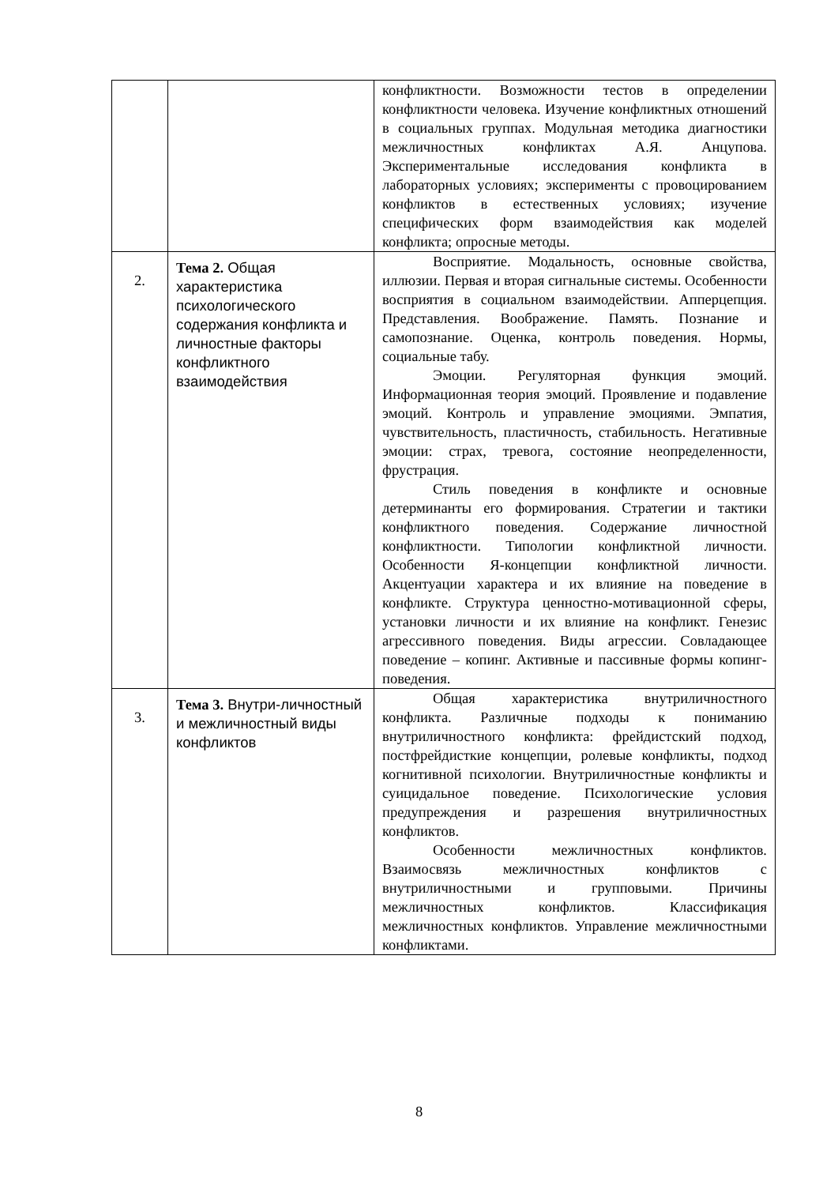| | | конфликтности. Возможности тестов в определении конфликтности человека. Изучение конфликтных отношений в социальных группах. Модульная методика диагностики межличностных конфликтах А.Я. Анцупова. Экспериментальные исследования конфликта в лабораторных условиях; эксперименты с провоцированием конфликтов в естественных условиях; изучение специфических форм взаимодействия как моделей конфликта; опросные методы. |
| 2. | Тема 2. Общая характеристика психологического содержания конфликта и личностные факторы конфликтного взаимодействия | Восприятие. Модальность, основные свойства, иллюзии. Первая и вторая сигнальные системы. Особенности восприятия в социальном взаимодействии. Апперцепция. Представления. Воображение. Память. Познание и самопознание. Оценка, контроль поведения. Нормы, социальные табу. Эмоции. Регуляторная функция эмоций. Информационная теория эмоций. Проявление и подавление эмоций. Контроль и управление эмоциями. Эмпатия, чувствительность, пластичность, стабильность. Негативные эмоции: страх, тревога, состояние неопределенности, фрустрация. Стиль поведения в конфликте и основные детерминанты его формирования. Стратегии и тактики конфликтного поведения. Содержание личностной конфликтности. Типологии конфликтной личности. Особенности Я-концепции конфликтной личности. Акцентуации характера и их влияние на поведение в конфликте. Структура ценностно-мотивационной сферы, установки личности и их влияние на конфликт. Генезис агрессивного поведения. Виды агрессии. Совладающее поведение – копинг. Активные и пассивные формы копинг-поведения. |
| 3. | Тема 3. Внутри-личностный и межличностный виды конфликтов | Общая характеристика внутриличностного конфликта. Различные подходы к пониманию внутриличностного конфликта: фрейдистский подход, постфрейдисткие концепции, ролевые конфликты, подход когнитивной психологии. Внутриличностные конфликты и суицидальное поведение. Психологические условия предупреждения и разрешения внутриличностных конфликтов. Особенности межличностных конфликтов. Взаимосвязь межличностных конфликтов с внутриличностными и групповыми. Причины межличностных конфликтов. Классификация межличностных конфликтов. Управление межличностными конфликтами. |
8